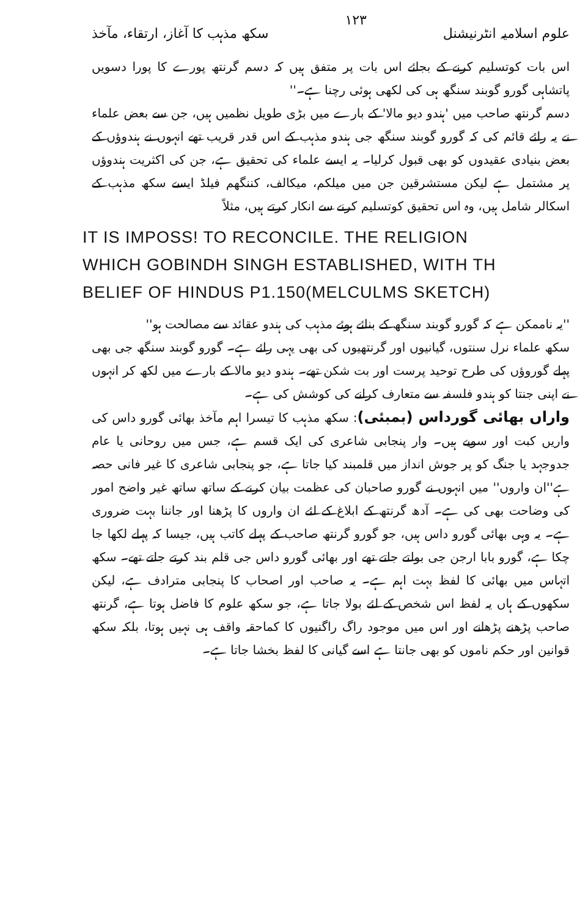علوم اسلامیہ انٹرنیشنل ۱۲۳ سکھ مذہب کا آغاز، ارتقاء، مآخذ
اس بات کوتسلیم کرنے کے بجائے اس بات پر متفق ہیں کہ دسم گرنتھ پورے کا پورا دسویں پاتشاہی گورو گوبند سنگھ ہی کی لکھی ہوئی رچنا ہے۔''
دسم گرنتھ صاحب میں 'ہندو دیو مالا' کے بارے میں بڑی طویل نظمیں ہیں، جن سے بعض علماء نے یہ رائے قائم کی کہ گورو گوبند سنگھ جی ہندو مذہب کے اس قدر قریب تھے انہوں نے ہندوؤں کے بعض بنیادی عقیدوں کو بھی قبول کرلیا۔ یہ ایسے علماء کی تحقیق ہے، جن کی اکثریت ہندوؤں پر مشتمل ہے لیکن مستشرقین جن میں میلکم، میکالف، کننگھم فیلڈ ایسے سکھ مذہب کے اسکالر شامل ہیں، وہ اس تحقیق کوتسلیم کرنے سے انکار کرتے ہیں، مثلاً
IT IS IMPOSS! TO RECONCILE. THE RELIGION
WHICH GOBINDH SINGH ESTABLISHED, WITH TH
BELIEF OF HINDUS P1.150(MELCULMS SKETCH)
''یہ ناممکن ہے کہ گورو گوبند سنگھ کے بنائے ہوئے مذہب کی ہندو عقائد سے مصالحت ہو''
سکھ علماء نرل سنتوں، گیانیوں اور گرنتھیوں کی بھی یہی رائے ہے۔ گورو گوبند سنگھ جی بھی پہلے گوروؤں کی طرح توحید پرست اور بت شکن تھے۔ ہندو دیو مالا کے بارے میں لکھ کر انہوں نے اپنی جنتا کو ہندو فلسفہ سے متعارف کرانے کی کوشش کی ہے۔
واراں بھائی گورداس (بمبئی): سکھ مذہب کا تیسرا اہم مآخذ بھائی گورو داس کی واریں کبت اور سویے ہیں۔ وار پنجابی شاعری کی ایک قسم ہے، جس میں روحانی یا عام جدوجہد یا جنگ کو پر جوش انداز میں قلمبند کیا جاتا ہے، جو پنجابی شاعری کا غیر فانی حصہ ہے''ان واروں'' میں انہوں نے گورو صاحبان کی عظمت بیان کرنے کے ساتھ ساتھ غیر واضح امور کی وضاحت بھی کی ہے۔ آدھ گرنتھ کے ابلاغ کے لئے ان واروں کا پڑھنا اور جاننا بہت ضروری ہے۔ یہ وہی بھائی گورو داس ہیں، جو گورو گرنتھ صاحب کے پہلے کاتب ہیں، جیسا کہ پہلے لکھا جا چکا ہے، گورو بابا ارجن جی بولتے جاتے تھے اور بھائی گورو داس جی قلم بند کرتے جاتے تھے۔ سکھ اتہاس میں بھائی کا لفظ بہت اہم ہے۔ یہ صاحب اور اصحاب کا پنجابی مترادف ہے، لیکن سکھوں کے ہاں یہ لفظ اس شخص کے لئے بولا جاتا ہے، جو سکھ علوم کا فاضل ہوتا ہے، گرنتھ صاحب پڑھنے پڑھانے اور اس میں موجود راگ راگنیوں کا کماحقہ واقف ہی نہیں ہوتا، بلکہ سکھ قوانین اور حکم ناموں کو بھی جانتا ہے اسے گیانی کا لفظ بخشا جاتا ہے۔